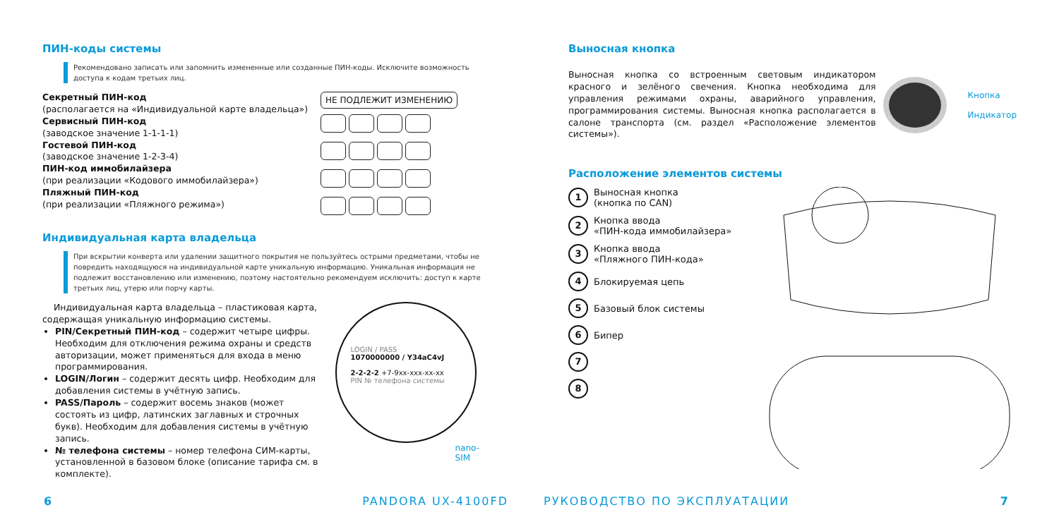ПИН-коды системы
Рекомендовано записать или запомнить измененные или созданные ПИН-коды. Исключите возможность доступа к кодам третьих лиц.
Секретный ПИН-код
(располагается на «Индивидуальной карте владельца»)
Сервисный ПИН-код
(заводское значение 1-1-1-1)
Гостевой ПИН-код
(заводское значение 1-2-3-4)
ПИН-код иммобилайзера
(при реализации «Кодового иммобилайзера»)
Пляжный ПИН-код
(при реализации «Пляжного режима»)
НЕ ПОДЛЕЖИТ ИЗМЕНЕНИЮ
Индивидуальная карта владельца
При вскрытии конверта или удалении защитного покрытия не пользуйтесь острыми предметами, чтобы не повредить находящуюся на индивидуальной карте уникальную информацию. Уникальная информация не подлежит восстановлению или изменению, поэтому настоятельно рекомендуем исключить: доступ к карте третьих лиц, утерю или порчу карты.
Индивидуальная карта владельца – пластиковая карта, содержащая уникальную информацию системы.
PIN/Секретный ПИН-код – содержит четыре цифры. Необходим для отключения режима охраны и средств авторизации, может применяться для входа в меню программирования.
LOGIN/Логин – содержит десять цифр. Необходим для добавления системы в учётную запись.
PASS/Пароль – содержит восемь знаков (может состоять из цифр, латинских заглавных и строчных букв). Необходим для добавления системы в учётную запись.
№ телефона системы – номер телефона СИМ-карты, установленной в базовом блоке (описание тарифа см. в комплекте).
LOGIN / PASS
1070000000 / Y34aC4vJ
2-2-2-2 +7-9xx-xxx-xx-xx
PIN № телефона системы
nano-SIM
6 PANDORA UX-4100FD
Выносная кнопка
Выносная кнопка со встроенным световым индикатором красного и зелёного свечения. Кнопка необходима для управления режимами охраны, аварийного управления, программирования системы. Выносная кнопка располагается в салоне транспорта (см. раздел «Расположение элементов системы»).
Кнопка
Индикатор
Расположение элементов системы
1 Выносная кнопка
(кнопка по CAN)
2 Кнопка ввода
«ПИН-кода иммобилайзера»
3 Кнопка ввода
«Пляжного ПИН-кода»
4 Блокируемая цепь
5 Базовый блок системы
6 Бипер
7
8
РУКОВОДСТВО ПО ЭКСПЛУАТАЦИИ 7